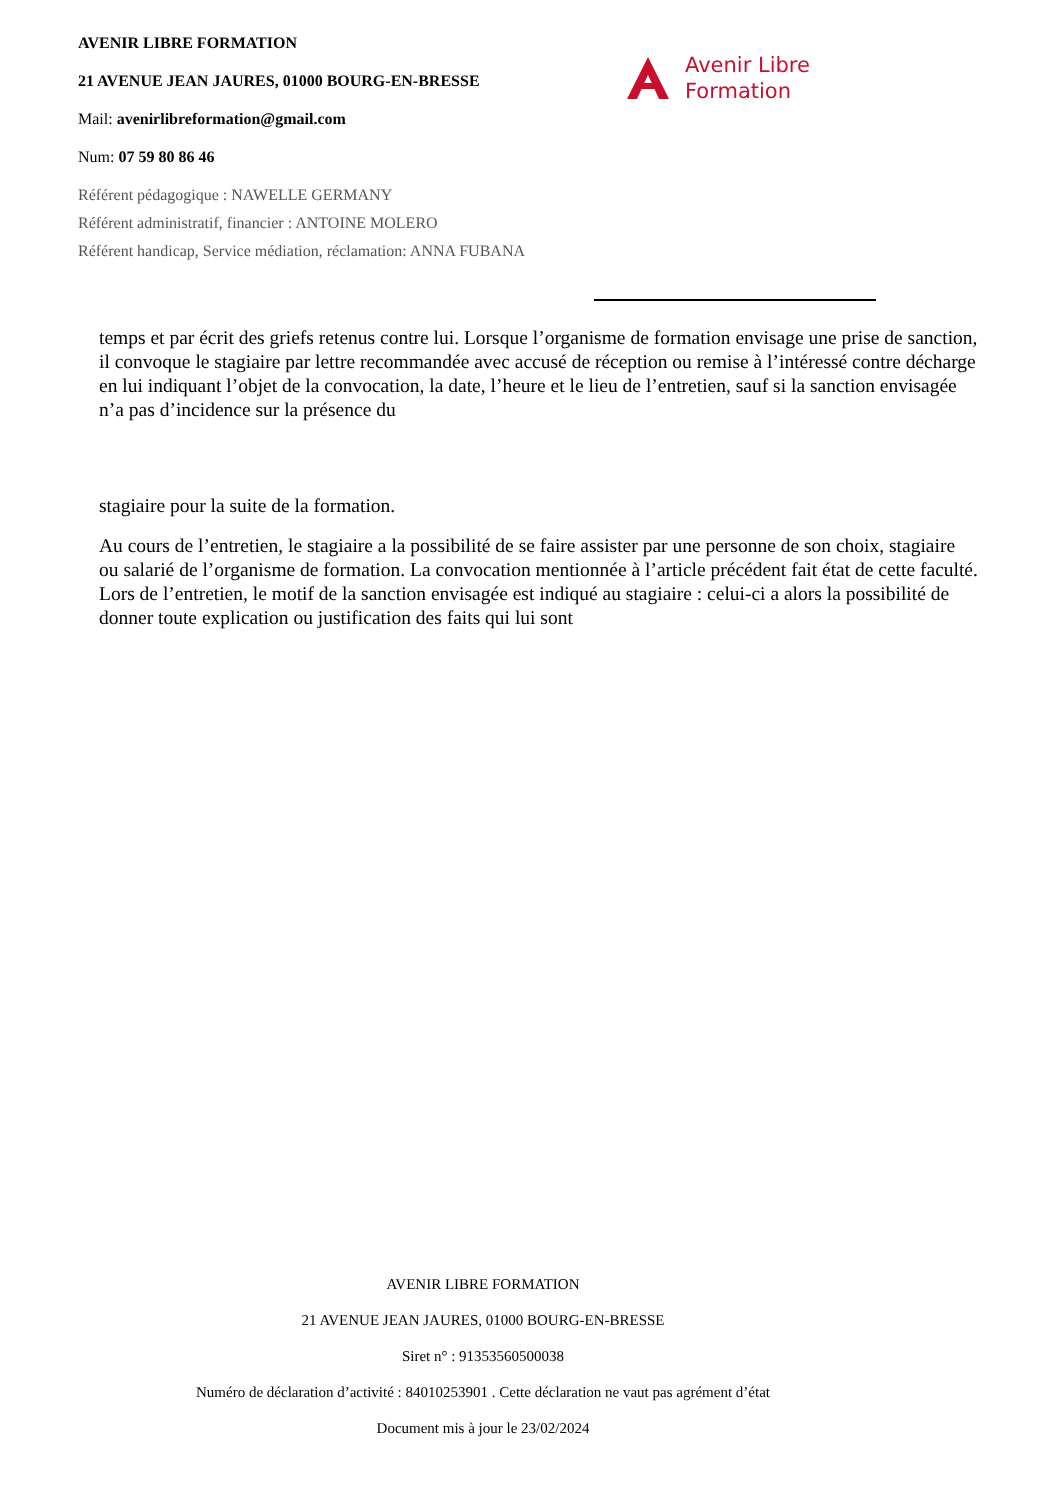AVENIR LIBRE FORMATION
21 AVENUE JEAN JAURES, 01000 BOURG-EN-BRESSE
Mail: avenirlibreformation@gmail.com
Num: 07 59 80 86 46
Référent pédagogique : NAWELLE GERMANY
Référent administratif, financier : ANTOINE MOLERO
Référent handicap, Service médiation, réclamation: ANNA FUBANA
Avenir Libre
Formation
temps et par écrit des griefs retenus contre lui. Lorsque l’organisme de formation envisage une prise de sanction, il convoque le stagiaire par lettre recommandée avec accusé de réception ou remise à l’intéressé contre décharge en lui indiquant l’objet de la convocation, la date, l’heure et le lieu de l’entretien, sauf si la sanction envisagée n’a pas d’incidence sur la présence du
stagiaire pour la suite de la formation.
Au cours de l’entretien, le stagiaire a la possibilité de se faire assister par une personne de son choix, stagiaire ou salarié de l’organisme de formation. La convocation mentionnée à l’article précédent fait état de cette faculté. Lors de l’entretien, le motif de la sanction envisagée est indiqué au stagiaire : celui-ci a alors la possibilité de donner toute explication ou justification des faits qui lui sont
AVENIR LIBRE FORMATION
21 AVENUE JEAN JAURES, 01000 BOURG-EN-BRESSE
Siret n° : 91353560500038
Numéro de déclaration d’activité : 84010253901 . Cette déclaration ne vaut pas agrément d’état
Document mis à jour le 23/02/2024